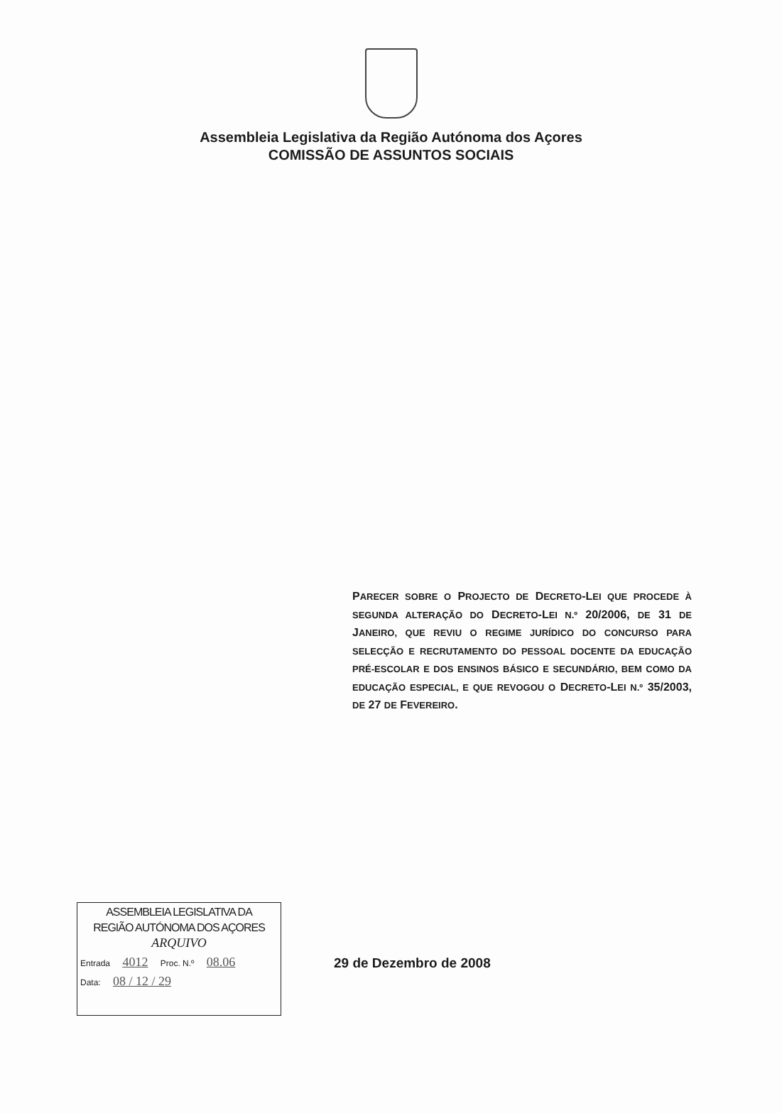Assembleia Legislativa da Região Autónoma dos Açores
COMISSÃO DE ASSUNTOS SOCIAIS
PARECER SOBRE O PROJECTO DE DECRETO-LEI QUE PROCEDE À SEGUNDA ALTERAÇÃO DO DECRETO-LEI N.º 20/2006, DE 31 DE JANEIRO, QUE REVIU O REGIME JURÍDICO DO CONCURSO PARA SELECÇÃO E RECRUTAMENTO DO PESSOAL DOCENTE DA EDUCAÇÃO PRÉ-ESCOLAR E DOS ENSINOS BÁSICO E SECUNDÁRIO, BEM COMO DA EDUCAÇÃO ESPECIAL, E QUE REVOGOU O DECRETO-LEI N.º 35/2003, DE 27 DE FEVEREIRO.
ASSEMBLEIA LEGISLATIVA DA
REGIÃO AUTÓNOMA DOS AÇORES
ARQUIVO
Entrada 4012 Proc. N.º 08.06
Data: 08 / 12 / 29
29 de Dezembro de 2008